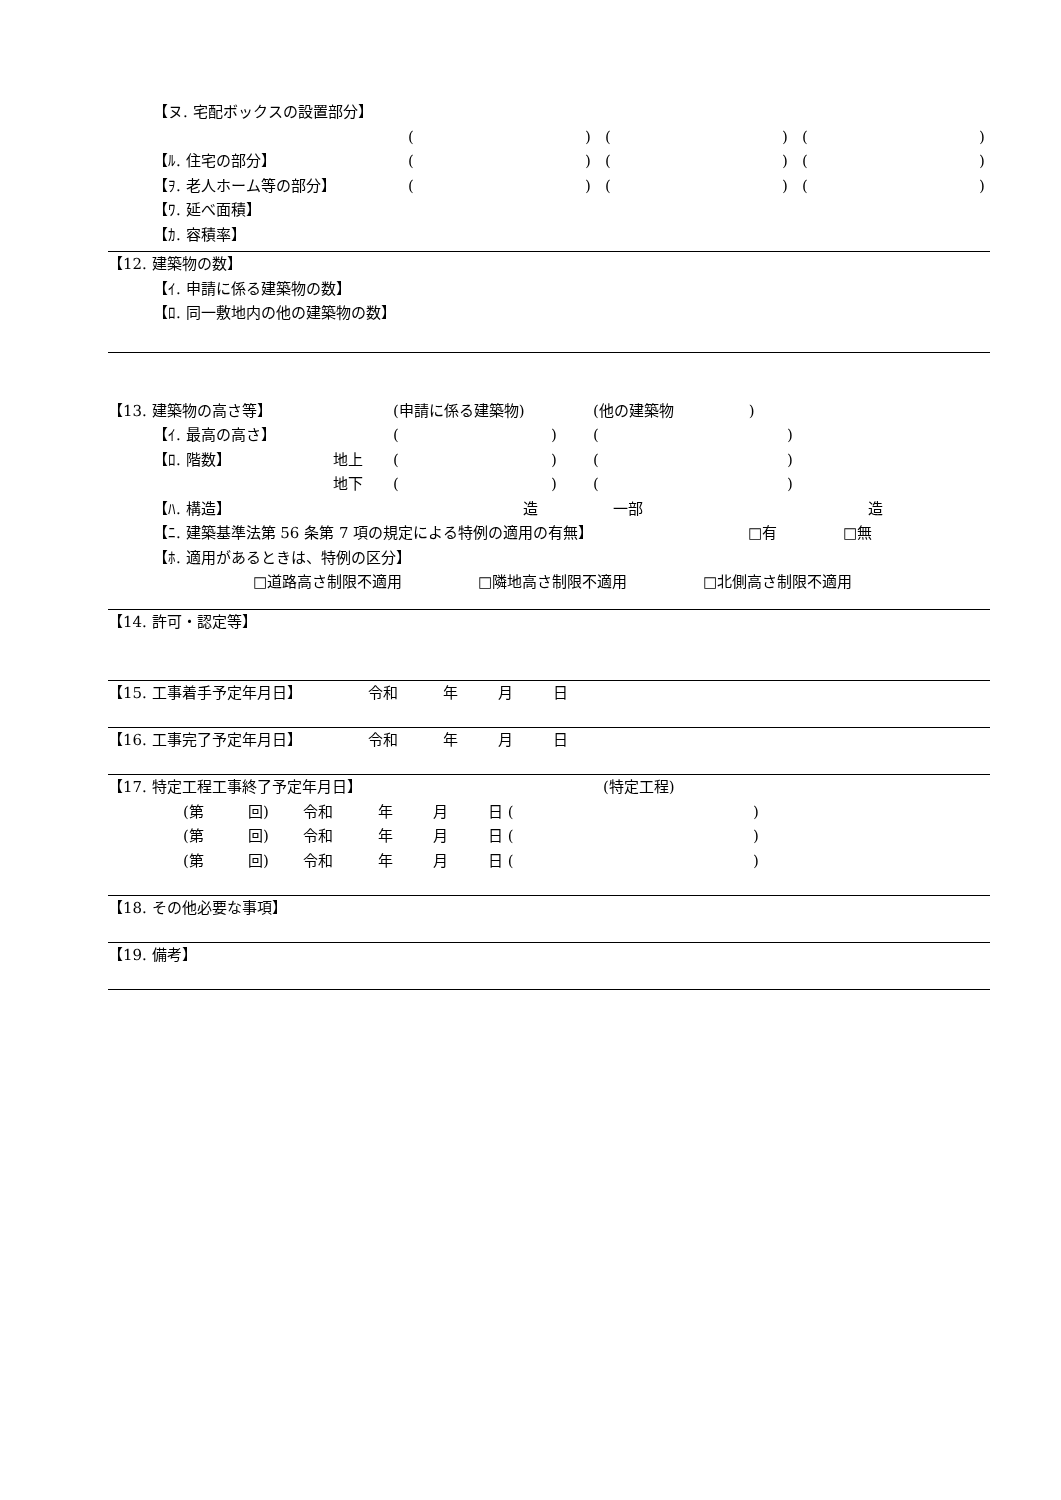【ヌ. 宅配ボックスの設置部分】
() () ()
【ﾙ. 住宅の部分】 () () ()
【ｦ. 老人ホーム等の部分】 () () ()
【ﾜ. 延べ面積】
【ｶ. 容積率】
【12. 建築物の数】
【ｲ. 申請に係る建築物の数】
【ﾛ. 同一敷地内の他の建築物の数】
【13. 建築物の高さ等】 (申請に係る建築物) (他の建築物　　　　　)
【ｲ. 最高の高さ】 () ()
【ﾛ. 階数】 地上 () ()
地下 () ()
【ﾊ. 構造】 造 一部 造
【ﾆ. 建築基準法第 56 条第 7 項の規定による特例の適用の有無】 □有 □無
【ﾎ. 適用があるときは、特例の区分】
□道路高さ制限不適用 □隣地高さ制限不適用 □北側高さ制限不適用
【14. 許可・認定等】
【15. 工事着手予定年月日】 令和 年月日
【16. 工事完了予定年月日】 令和 年月日
【17. 特定工程工事終了予定年月日】 (特定工程)
(第 回) 令和 年月 日 ()
(第 回) 令和 年月 日 ()
(第 回) 令和 年月 日 ()
【18. その他必要な事項】
【19. 備考】